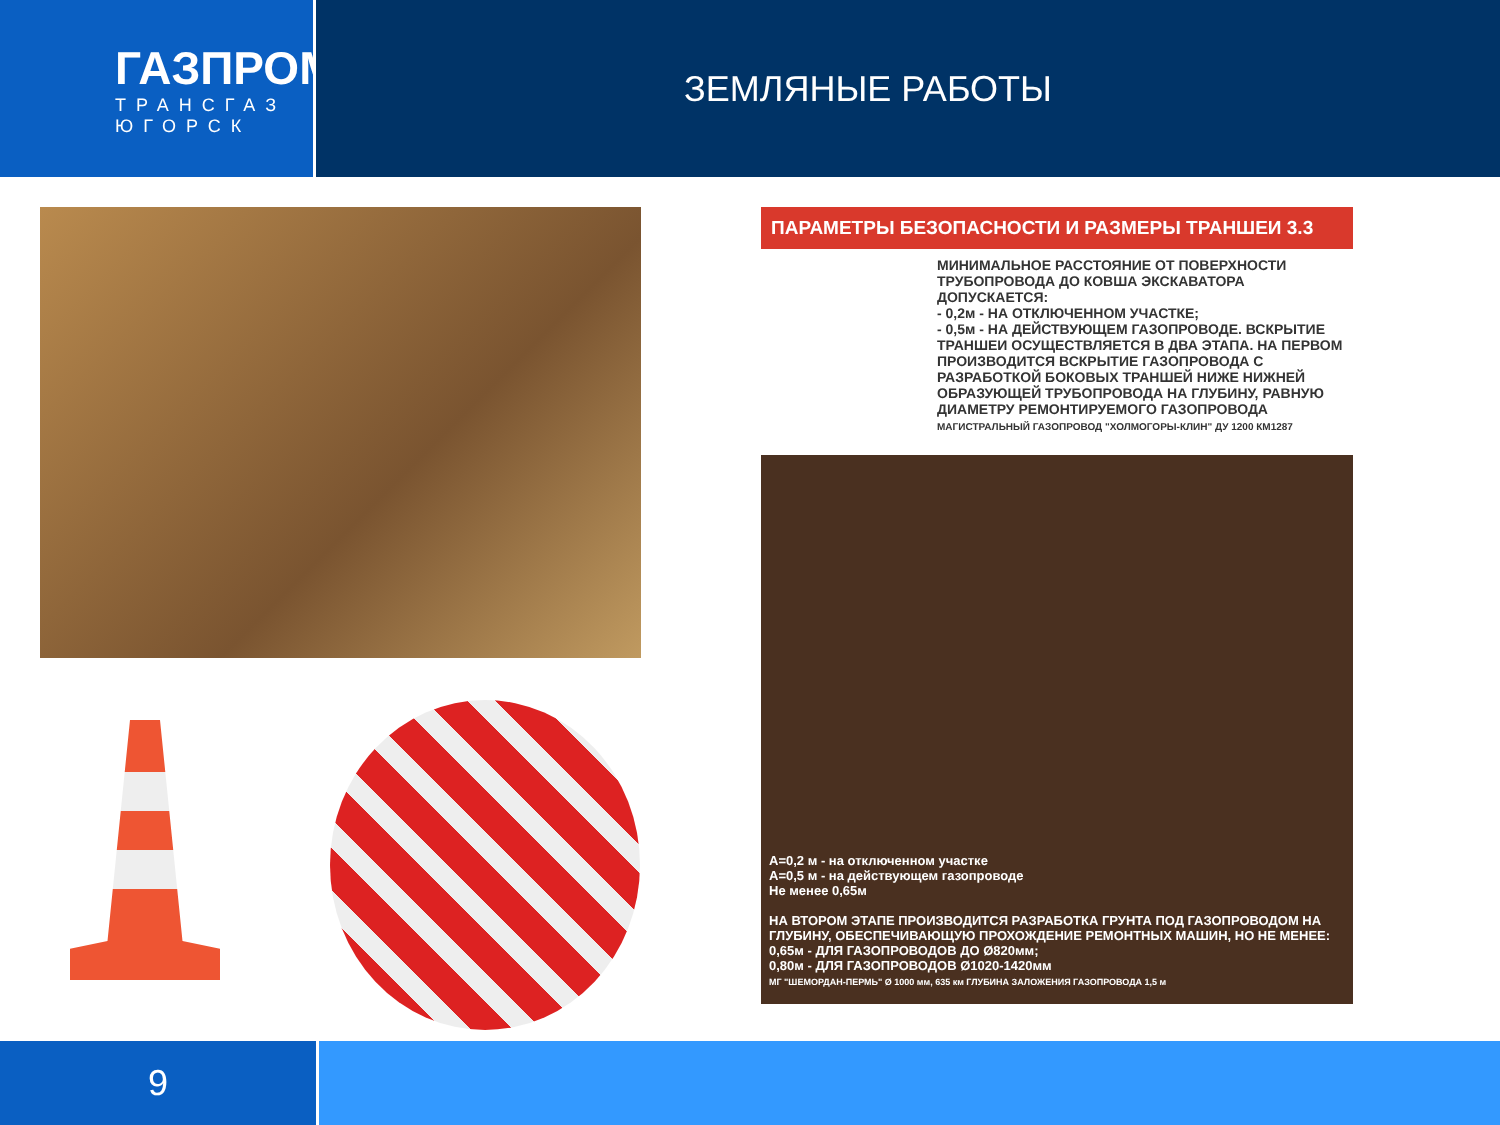ГАЗПРОМ
ТРАНСГАЗ
ЮГОРСК
ЗЕМЛЯНЫЕ РАБОТЫ
ПАРАМЕТРЫ БЕЗОПАСНОСТИ И РАЗМЕРЫ ТРАНШЕИ 3.3
МИНИМАЛЬНОЕ РАССТОЯНИЕ ОТ ПОВЕРХНОСТИ ТРУБОПРОВОДА ДО КОВША ЭКСКАВАТОРА ДОПУСКАЕТСЯ:
- 0,2м - НА ОТКЛЮЧЕННОМ УЧАСТКЕ;
- 0,5м - НА ДЕЙСТВУЮЩЕМ ГАЗОПРОВОДЕ. ВСКРЫТИЕ ТРАНШЕИ ОСУЩЕСТВЛЯЕТСЯ В ДВА ЭТАПА. НА ПЕРВОМ ПРОИЗВОДИТСЯ ВСКРЫТИЕ ГАЗОПРОВОДА С РАЗРАБОТКОЙ БОКОВЫХ ТРАНШЕЙ НИЖЕ НИЖНЕЙ ОБРАЗУЮЩЕЙ ТРУБОПРОВОДА НА ГЛУБИНУ, РАВНУЮ ДИАМЕТРУ РЕМОНТИРУЕМОГО ГАЗОПРОВОДА
МАГИСТРАЛЬНЫЙ ГАЗОПРОВОД "ХОЛМОГОРЫ-КЛИН" ДУ 1200 КМ1287
A=0,2 м - на отключенном участке
A=0,5 м - на действующем газопроводе
Не менее 0,65м
НА ВТОРОМ ЭТАПЕ ПРОИЗВОДИТСЯ РАЗРАБОТКА ГРУНТА ПОД ГАЗОПРОВОДОМ НА ГЛУБИНУ, ОБЕСПЕЧИВАЮЩУЮ ПРОХОЖДЕНИЕ РЕМОНТНЫХ МАШИН, НО НЕ МЕНЕЕ:
0,65м - ДЛЯ ГАЗОПРОВОДОВ ДО Ø820мм;
0,80м - ДЛЯ ГАЗОПРОВОДОВ Ø1020-1420мм
МГ "ШЕМОРДАН-ПЕРМЬ" Ø 1000 мм, 635 км ГЛУБИНА ЗАЛОЖЕНИЯ ГАЗОПРОВОДА 1,5 м
9